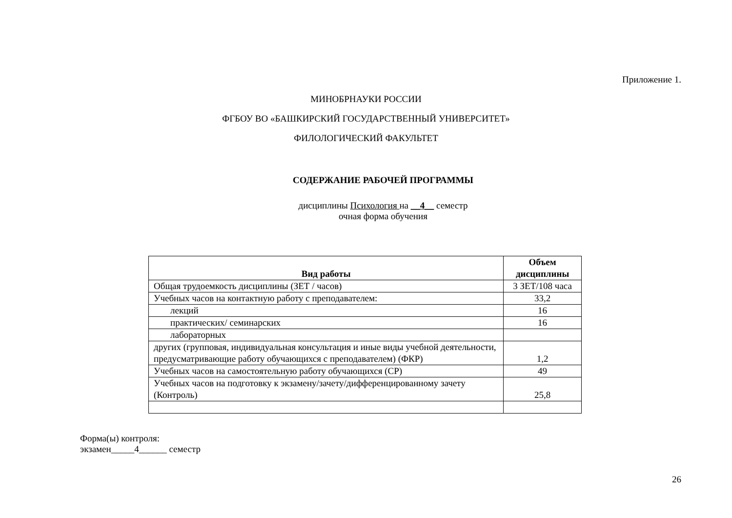Приложение 1.
МИНОБРНАУКИ РОССИИ
ФГБОУ ВО «БАШКИРСКИЙ ГОСУДАРСТВЕННЫЙ УНИВЕРСИТЕТ»
ФИЛОЛОГИЧЕСКИЙ ФАКУЛЬТЕТ
СОДЕРЖАНИЕ РАБОЧЕЙ ПРОГРАММЫ
дисциплины Психология на __4__ семестр
очная форма обучения
| Вид работы | Объем дисциплины |
| --- | --- |
| Общая трудоемкость дисциплины (ЗЕТ / часов) | 3 ЗЕТ/108 часа |
| Учебных часов на контактную работу с преподавателем: | 33,2 |
| лекций | 16 |
| практических/ семинарских | 16 |
| лабораторных | |
| других (групповая, индивидуальная консультация и иные виды учебной деятельности, предусматривающие работу обучающихся с преподавателем) (ФКР) | 1,2 |
| Учебных часов на самостоятельную работу обучающихся (СР) | 49 |
| Учебных часов на подготовку к экзамену/зачету/дифференцированному зачету (Контроль) | 25,8 |
Форма(ы) контроля:
экзамен_____4______ семестр
26